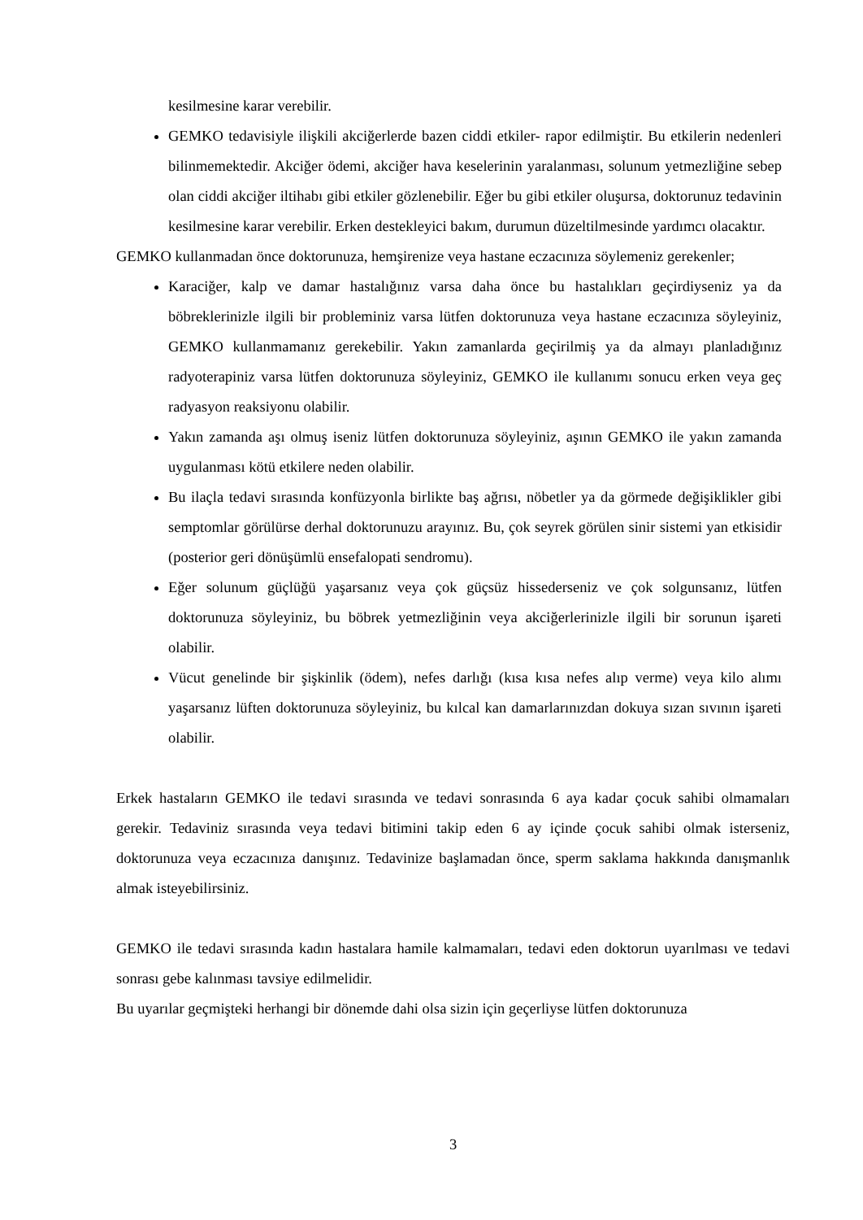kesilmesine karar verebilir.
GEMKO tedavisiyle ilişkili akciğerlerde bazen ciddi etkiler- rapor edilmiştir. Bu etkilerin nedenleri bilinmemektedir. Akciğer ödemi, akciğer hava keselerinin yaralanması, solunum yetmezliğine sebep olan ciddi akciğer iltihabı gibi etkiler gözlenebilir. Eğer bu gibi etkiler oluşursa, doktorunuz tedavinin kesilmesine karar verebilir. Erken destekleyici bakım, durumun düzeltilmesinde yardımcı olacaktır.
GEMKO kullanmadan önce doktorunuza, hemşirenize veya hastane eczacınıza söylemeniz gerekenler;
Karaciğer, kalp ve damar hastalığınız varsa daha önce bu hastalıkları geçirdiyseniz ya da böbreklerinizle ilgili bir probleminiz varsa lütfen doktorunuza veya hastane eczacınıza söyleyiniz, GEMKO kullanmamanız gerekebilir. Yakın zamanlarda geçirilmiş ya da almayı planladığınız radyoterapiniz varsa lütfen doktorunuza söyleyiniz, GEMKO ile kullanımı sonucu erken veya geç radyasyon reaksiyonu olabilir.
Yakın zamanda aşı olmuş iseniz lütfen doktorunuza söyleyiniz, aşının GEMKO ile yakın zamanda uygulanması kötü etkilere neden olabilir.
Bu ilaçla tedavi sırasında konfüzyonla birlikte baş ağrısı, nöbetler ya da görmede değişiklikler gibi semptomlar görülürse derhal doktorunuzu arayınız. Bu, çok seyrek görülen sinir sistemi yan etkisidir (posterior geri dönüşümlü ensefalopati sendromu).
Eğer solunum güçlüğü yaşarsanız veya çok güçsüz hissederseniz ve çok solgunsanız, lütfen doktorunuza söyleyiniz, bu böbrek yetmezliğinin veya akciğerlerinizle ilgili bir sorunun işareti olabilir.
Vücut genelinde bir şişkinlik (ödem), nefes darlığı (kısa kısa nefes alıp verme) veya kilo alımı yaşarsanız lüften doktorunuza söyleyiniz, bu kılcal kan damarlarınızdan dokuya sızan sıvının işareti olabilir.
Erkek hastaların GEMKO ile tedavi sırasında ve tedavi sonrasında 6 aya kadar çocuk sahibi olmamaları gerekir. Tedaviniz sırasında veya tedavi bitimini takip eden 6 ay içinde çocuk sahibi olmak isterseniz, doktorunuza veya eczacınıza danışınız. Tedavinize başlamadan önce, sperm saklama hakkında danışmanlık almak isteyebilirsiniz.
GEMKO ile tedavi sırasında kadın hastalara hamile kalmamaları, tedavi eden doktorun uyarılması ve tedavi sonrası gebe kalınması tavsiye edilmelidir.
Bu uyarılar geçmişteki herhangi bir dönemde dahi olsa sizin için geçerliyse lütfen doktorunuza
3